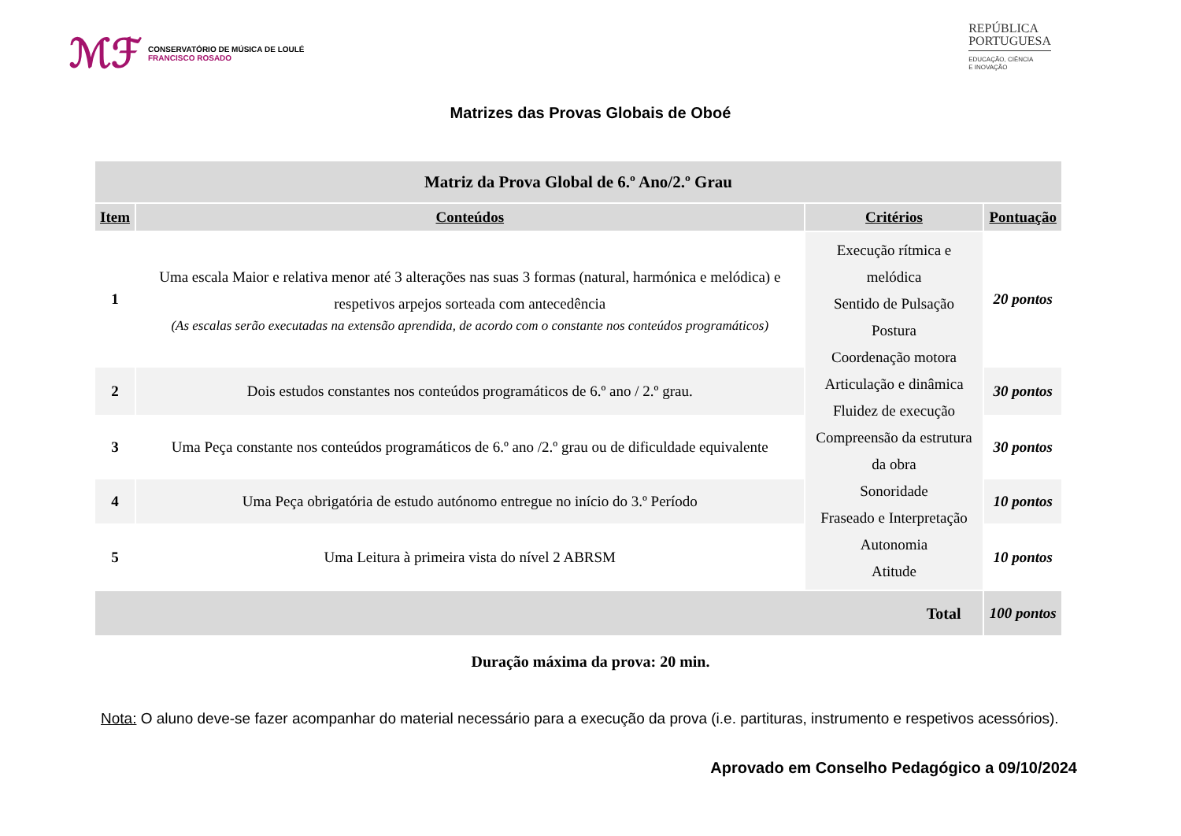ℳℱ
CONSERVATÓRIO DE MÚSICA DE LOULÉ
FRANCISCO ROSADO
REPÚBLICA
PORTUGUESA
EDUCAÇÃO, CIÊNCIA
E INOVAÇÃO
Matrizes das Provas Globais de Oboé
| Matriz da Prova Global de 6.º Ano/2.º Grau | | | |
| --- | --- | --- | --- |
| Item | Conteúdos | Critérios | Pontuação |
| 1 | Uma escala Maior e relativa menor até 3 alterações nas suas 3 formas (natural, harmónica e melódica) e respetivos arpejos sorteada com antecedência (As escalas serão executadas na extensão aprendida, de acordo com o constante nos conteúdos programáticos) | Execução rítmica e melódica Sentido de Pulsação Postura Coordenação motora Articulação e dinâmica Fluidez de execução Compreensão da estrutura da obra Sonoridade Fraseado e Interpretação Autonomia Atitude | 20 pontos |
| 2 | Dois estudos constantes nos conteúdos programáticos de 6.º ano / 2.º grau. | | 30 pontos |
| 3 | Uma Peça constante nos conteúdos programáticos de 6.º ano /2.º grau ou de dificuldade equivalente | | 30 pontos |
| 4 | Uma Peça obrigatória de estudo autónomo entregue no início do 3.º Período | | 10 pontos |
| 5 | Uma Leitura à primeira vista do nível 2 ABRSM | | 10 pontos |
| Total | | | 100 pontos |
Duração máxima da prova: 20 min.
Nota: O aluno deve-se fazer acompanhar do material necessário para a execução da prova (i.e. partituras, instrumento e respetivos acessórios).
Aprovado em Conselho Pedagógico a 09/10/2024